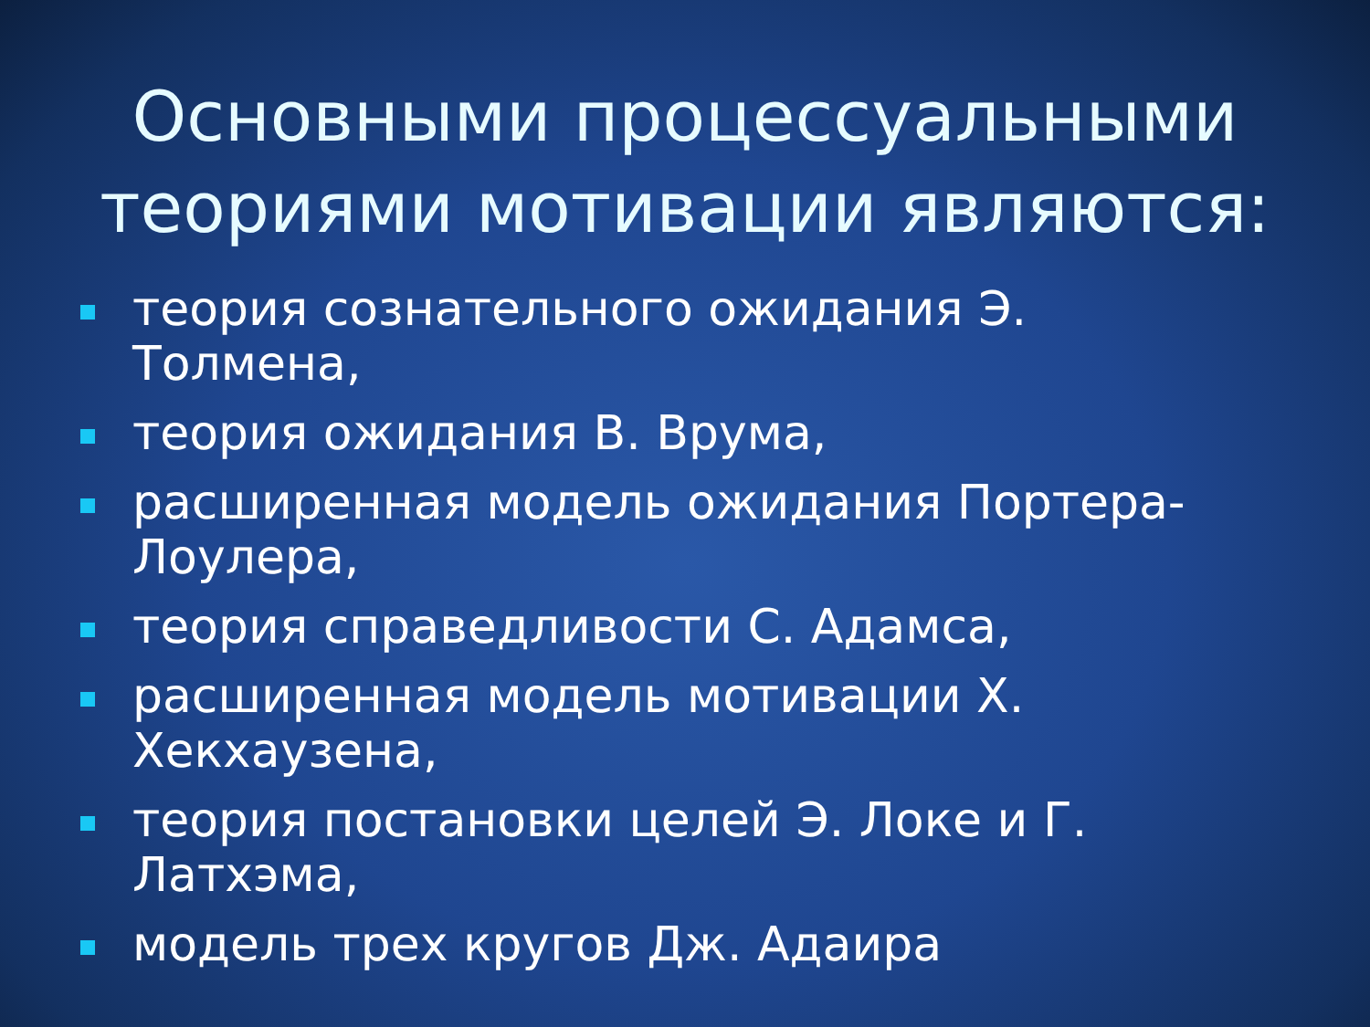Основными процессуальными
теориями мотивации являются:
теория сознательного ожидания Э. Толмена,
теория ожидания В. Врума,
расширенная модель ожидания Портера-Лоулера,
теория справедливости С. Адамса,
расширенная модель мотивации Х. Хекхаузена,
теория постановки целей Э. Локе и Г. Латхэма,
модель трех кругов Дж. Адаира